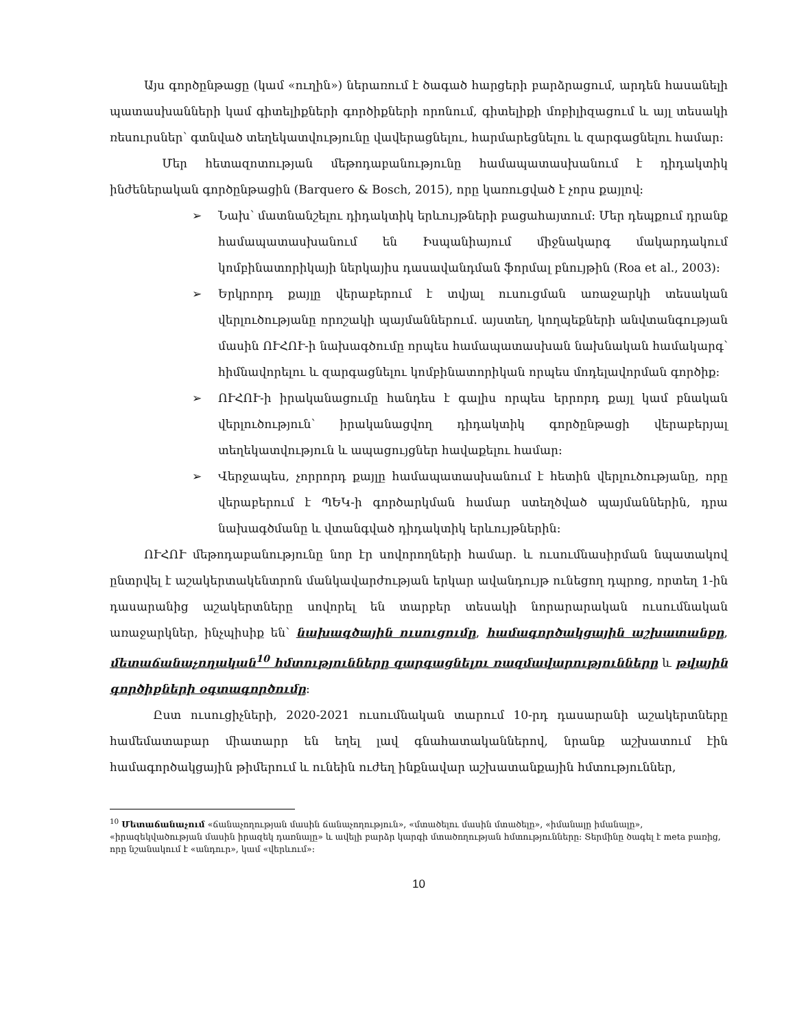Այս գործընթացը (կամ «ուղին») ներառում է ծագած հարցերի բարձրացում, արդեն հասանելի պատասխանների կամ գիտելիքների գործիքների որոնում, գիտելիքի մոբիլիզացում և այլ տեսակի ռեսուրսներ՝ գտնված տեղեկատվությունը վավերացնելու, հարմարեցնելու և զարգացնելու համար:
Մեր հետազոտության մեթոդաբանությունը համապատասխանում է դիդակտիկ ինժեներական գործընթացին (Barquero & Bosch, 2015), որը կառուցված է չորս քայլով:
➢ Նախ՝ մատնանշելու դիդակտիկ երևույթների բացահայտում: Մեր դեպքում դրանք համապատասխանում են Իսպանիայում միջնակարգ մակարդակում կոմբինատորիկայի ներկայիս դասավանդման ֆորմալ բնույթին (Roa et al., 2003):
➢ Երկրորդ քայլը վերաբերում է տվյալ ուսուցման առաջարկի տեսական վերլուծությանը որոշակի պայմաններում. այստեղ, կողպեքների անվտանգության մասին ՈՒՀՈՒ-ի նախագծումը որպես համապատասխան նախնական համակարգ՝ հիմնավորելու և զարգացնելու կոմբինատորիկան որպես մոդելավորման գործիք:
➢ ՈՒՀՈՒ-ի իրականացումը հանդես է գալիս որպես երրորդ քայլ կամ բնական վերլուծություն՝ իրականացվող դիդակտիկ գործընթացի վերաբերյալ տեղեկատվություն և ապացույցներ հավաքելու համար:
➢ Վերջապես, չորրորդ քայլը համապատասխանում է հետին վերլուծությանը, որը վերաբերում է ՊԵԿ-ի գործարկման համար ստեղծված պայմաններին, դրա նախագծմանը և վտանգված դիդակտիկ երևույթներին:
ՈՒՀՈՒ մեթոդաբանությունը նոր էր սովորողների համար. և ուսումնասիրման նպատակով ընտրվել է աշակերտակենտրոն մանկավարժության երկար ավանդույթ ունեցող դպրոց, որտեղ 1-ին դասարանից աշակերտները սովորել են տարբեր տեսակի նորարարական ուսումնական առաջարկներ, ինչպիսիք են՝ նախագծային ուսուցումը, համագործակցային աշխատանքը, մետաճանաչողական<sup>10</sup> հմտությունները զարգացնելու ռազմավարությունները և թվային գործիքների օգտագործումը:
Ըստ ուսուցիչների, 2020-2021 ուսումնական տարում 10-րդ դասարանի աշակերտները համեմատաբար միատարր են եղել լավ գնահատականներով, նրանք աշխատում էին համագործակցային թիմերում և ունեին ուժեղ ինքնավար աշխատանքային հմտություններ,
<sup>10</sup> Մետաճանաչում «ճանաչողության մասին ճանաչողություն», «մտածելու մասին մտածելը», «իմանալը իմանալը», «իրազեկվածության մասին իրազեկ դառնալը» և ավելի բարձր կարգի մտածողության հմտությունները: Տերմինը ծագել է meta բառից, որը նշանակում է «անդուր», կամ «վերևում»:
10